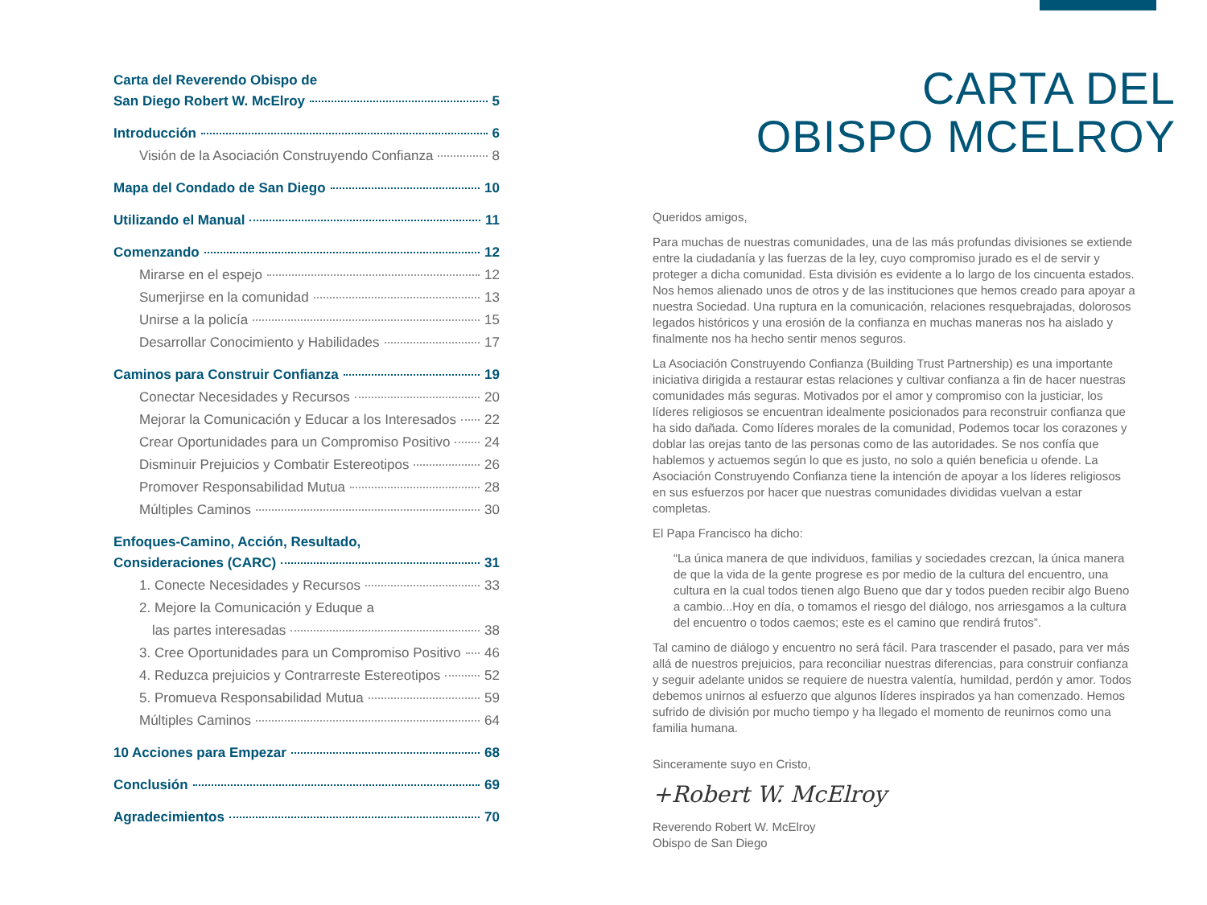Carta del Reverendo Obispo de
San Diego Robert W. McElroy 5
Introducción 6
Visión de la Asociación Construyendo Confianza 8
Mapa del Condado de San Diego 10
Utilizando el Manual 11
Comenzando 12
Mirarse en el espejo 12
Sumerjirse en la comunidad 13
Unirse a la policía 15
Desarrollar Conocimiento y Habilidades 17
Caminos para Construir Confianza 19
Conectar Necesidades y Recursos 20
Mejorar la Comunicación y Educar a los Interesados 22
Crear Oportunidades para un Compromiso Positivo 24
Disminuir Prejuicios y Combatir Estereotipos 26
Promover Responsabilidad Mutua 28
Múltiples Caminos 30
Enfoques-Camino, Acción, Resultado,
Consideraciones (CARC) 31
1. Conecte Necesidades y Recursos 33
2. Mejore la Comunicación y Eduque a
las partes interesadas 38
3. Cree Oportunidades para un Compromiso Positivo 46
4. Reduzca prejuicios y Contrarreste Estereotipos 52
5. Promueva Responsabilidad Mutua 59
Múltiples Caminos 64
10 Acciones para Empezar 68
Conclusión 69
Agradecimientos 70
CARTA DEL
OBISPO MCELROY
Queridos amigos,
Para muchas de nuestras comunidades, una de las más profundas divisiones se extiende entre la ciudadanía y las fuerzas de la ley, cuyo compromiso jurado es el de servir y proteger a dicha comunidad. Esta división es evidente a lo largo de los cincuenta estados. Nos hemos alienado unos de otros y de las instituciones que hemos creado para apoyar a nuestra Sociedad. Una ruptura en la comunicación, relaciones resquebrajadas, dolorosos legados históricos y una erosión de la confianza en muchas maneras nos ha aislado y finalmente nos ha hecho sentir menos seguros.
La Asociación Construyendo Confianza (Building Trust Partnership) es una importante iniciativa dirigida a restaurar estas relaciones y cultivar confianza a fin de hacer nuestras comunidades más seguras. Motivados por el amor y compromiso con la justiciar, los líderes religiosos se encuentran idealmente posicionados para reconstruir confianza que ha sido dañada. Como líderes morales de la comunidad, Podemos tocar los corazones y doblar las orejas tanto de las personas como de las autoridades. Se nos confía que hablemos y actuemos según lo que es justo, no solo a quién beneficia u ofende. La Asociación Construyendo Confianza tiene la intención de apoyar a los líderes religiosos en sus esfuerzos por hacer que nuestras comunidades divididas vuelvan a estar completas.
El Papa Francisco ha dicho:
“La única manera de que individuos, familias y sociedades crezcan, la única manera de que la vida de la gente progrese es por medio de la cultura del encuentro, una cultura en la cual todos tienen algo Bueno que dar y todos pueden recibir algo Bueno a cambio...Hoy en día, o tomamos el riesgo del diálogo, nos arriesgamos a la cultura del encuentro o todos caemos; este es el camino que rendirá frutos”.
Tal camino de diálogo y encuentro no será fácil. Para trascender el pasado, para ver más allá de nuestros prejuicios, para reconciliar nuestras diferencias, para construir confianza y seguir adelante unidos se requiere de nuestra valentía, humildad, perdón y amor. Todos debemos unirnos al esfuerzo que algunos líderes inspirados ya han comenzado. Hemos sufrido de división por mucho tiempo y ha llegado el momento de reunirnos como una familia humana.
Sinceramente suyo en Cristo,
+Robert W. McElroy
Reverendo Robert W. McElroy
Obispo de San Diego